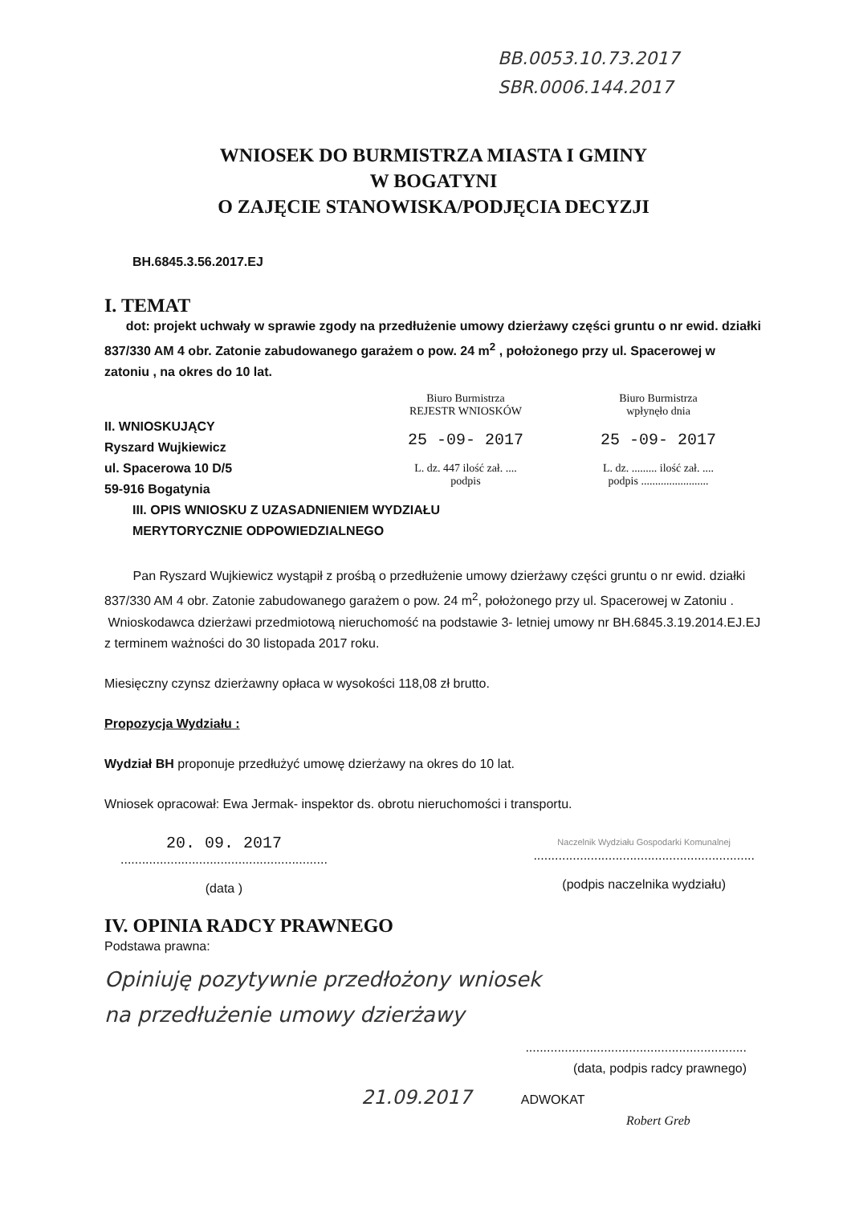BB.0053.10.73.2017
SBR.0006.144.2017
WNIOSEK DO BURMISTRZA MIASTA I GMINY
W BOGATYNI
O ZAJĘCIE STANOWISKA/PODJĘCIA DECYZJI
BH.6845.3.56.2017.EJ
I. TEMAT
dot: projekt uchwały w sprawie zgody na przedłużenie umowy dzierżawy części gruntu o nr ewid. działki 837/330 AM 4 obr. Zatonie zabudowanego garażem o pow. 24 m<sup>2</sup> , położonego przy ul. Spacerowej w zatoniu , na okres do 10 lat.
II. WNIOSKUJĄCY
Ryszard Wujkiewicz
ul. Spacerowa 10 D/5
59-916 Bogatynia
Biuro Burmistrza
REJESTR WNIOSKÓW
25 -09- 2017
L. dz. 447 ilość zał. ....
podpis
Biuro Burmistrza
wpłynęło dnia
25 -09- 2017
L. dz. ......... ilość zał. ....
podpis ........................
III. OPIS WNIOSKU Z UZASADNIENIEM WYDZIAŁU
MERYTORYCZNIE ODPOWIEDZIALNEGO
Pan Ryszard Wujkiewicz wystąpił z prośbą o przedłużenie umowy dzierżawy części gruntu o nr ewid. działki 837/330 AM 4 obr. Zatonie zabudowanego garażem o pow. 24 m<sup>2</sup>, położonego przy ul. Spacerowej w Zatoniu .
Wnioskodawca dzierżawi przedmiotową nieruchomość na podstawie 3- letniej umowy nr BH.6845.3.19.2014.EJ.EJ z terminem ważności do 30 listopada 2017 roku.
Miesięczny czynsz dzierżawny opłaca w wysokości 118,08 zł brutto.
Propozycja Wydziału :
Wydział BH proponuje przedłużyć umowę dzierżawy na okres do 10 lat.
Wniosek opracował: Ewa Jermak- inspektor ds. obrotu nieruchomości i transportu.
20. 09. 2017
..........................................................
(data )
Naczelnik Wydziału Gospodarki Komunalnej
..............................................................
(podpis naczelnika wydziału)
IV. OPINIA RADCY PRAWNEGO
Podstawa prawna:
Opiniuję pozytywnie przedłożony wniosek
na przedłużenie umowy dzierżawy
..............................................................
(data, podpis radcy prawnego)
21.09.2017 ADWOKAT
Robert Greb